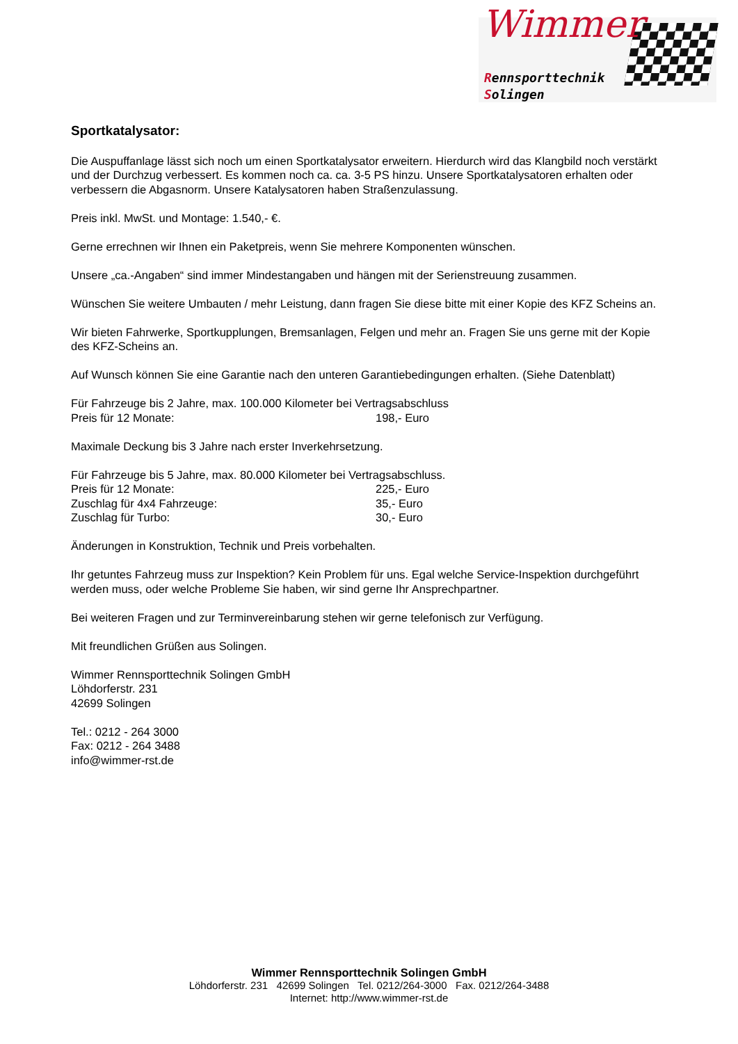Wimmer
Rennsporttechnik
Solingen
Sportkatalysator:
Die Auspuffanlage lässt sich noch um einen Sportkatalysator erweitern. Hierdurch wird das Klangbild noch verstärkt und der Durchzug verbessert. Es kommen noch ca. ca. 3-5 PS hinzu. Unsere Sportkatalysatoren erhalten oder verbessern die Abgasnorm. Unsere Katalysatoren haben Straßenzulassung.
Preis inkl. MwSt. und Montage: 1.540,- €.
Gerne errechnen wir Ihnen ein Paketpreis, wenn Sie mehrere Komponenten wünschen.
Unsere „ca.-Angaben“ sind immer Mindestangaben und hängen mit der Serienstreuung zusammen.
Wünschen Sie weitere Umbauten / mehr Leistung, dann fragen Sie diese bitte mit einer Kopie des KFZ Scheins an.
Wir bieten Fahrwerke, Sportkupplungen, Bremsanlagen, Felgen und mehr an. Fragen Sie uns gerne mit der Kopie des KFZ-Scheins an.
Auf Wunsch können Sie eine Garantie nach den unteren Garantiebedingungen erhalten. (Siehe Datenblatt)
Für Fahrzeuge bis 2 Jahre, max. 100.000 Kilometer bei Vertragsabschluss
Preis für 12 Monate: 198,- Euro
Maximale Deckung bis 3 Jahre nach erster Inverkehrsetzung.
Für Fahrzeuge bis 5 Jahre, max. 80.000 Kilometer bei Vertragsabschluss.
Preis für 12 Monate: 225,- Euro
Zuschlag für 4x4 Fahrzeuge: 35,- Euro
Zuschlag für Turbo: 30,- Euro
Änderungen in Konstruktion, Technik und Preis vorbehalten.
Ihr getuntes Fahrzeug muss zur Inspektion? Kein Problem für uns. Egal welche Service-Inspektion durchgeführt werden muss, oder welche Probleme Sie haben, wir sind gerne Ihr Ansprechpartner.
Bei weiteren Fragen und zur Terminvereinbarung stehen wir gerne telefonisch zur Verfügung.
Mit freundlichen Grüßen aus Solingen.
Wimmer Rennsporttechnik Solingen GmbH
Löhdorferstr. 231
42699 Solingen
Tel.: 0212 - 264 3000
Fax: 0212 - 264 3488
info@wimmer-rst.de
Wimmer Rennsporttechnik Solingen GmbH
Löhdorferstr. 231 42699 Solingen Tel. 0212/264-3000 Fax. 0212/264-3488
Internet: http://www.wimmer-rst.de